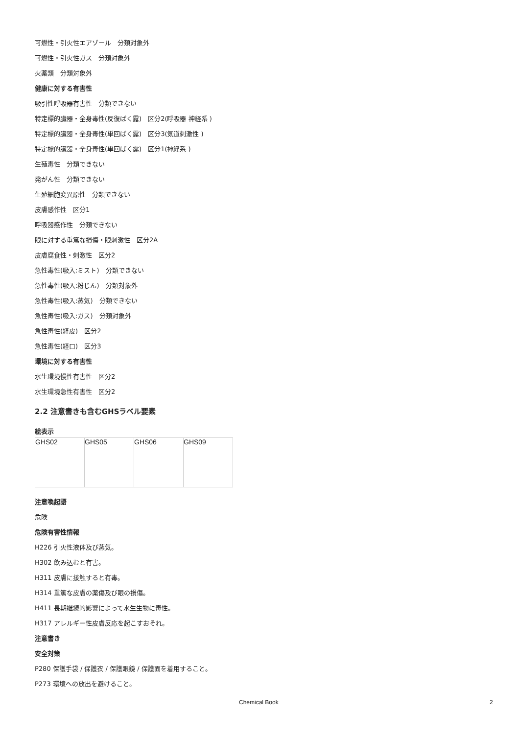可燃性・引火性エアゾール　分類対象外
可燃性・引火性ガス　分類対象外
火薬類　分類対象外
健康に対する有害性
吸引性呼吸器有害性　分類できない
特定標的臓器・全身毒性(反復ばく露)　区分2(呼吸器 神経系 )
特定標的臓器・全身毒性(単回ばく露)　区分3(気道刺激性 )
特定標的臓器・全身毒性(単回ばく露)　区分1(神経系 )
生殖毒性　分類できない
発がん性　分類できない
生殖細胞変異原性　分類できない
皮膚感作性　区分1
呼吸器感作性　分類できない
眼に対する重篤な損傷・眼刺激性　区分2A
皮膚腐食性・刺激性　区分2
急性毒性(吸入:ミスト)　分類できない
急性毒性(吸入:粉じん)　分類対象外
急性毒性(吸入:蒸気)　分類できない
急性毒性(吸入:ガス)　分類対象外
急性毒性(経皮)　区分2
急性毒性(経口)　区分3
環境に対する有害性
水生環境慢性有害性　区分2
水生環境急性有害性　区分2
2.2 注意書きも含むGHSラベル要素
絵表示
| GHS02 | GHS05 | GHS06 | GHS09 |
注意喚起語
危険
危険有害性情報
H226 引火性液体及び蒸気。
H302 飲み込むと有害。
H311 皮膚に接触すると有毒。
H314 重篤な皮膚の薬傷及び眼の損傷。
H411 長期継続的影響によって水生生物に毒性。
H317 アレルギー性皮膚反応を起こすおそれ。
注意書き
安全対策
P280 保護手袋 / 保護衣 / 保護眼鏡 / 保護面を着用すること。
P273 環境への放出を避けること。
Chemical Book 2